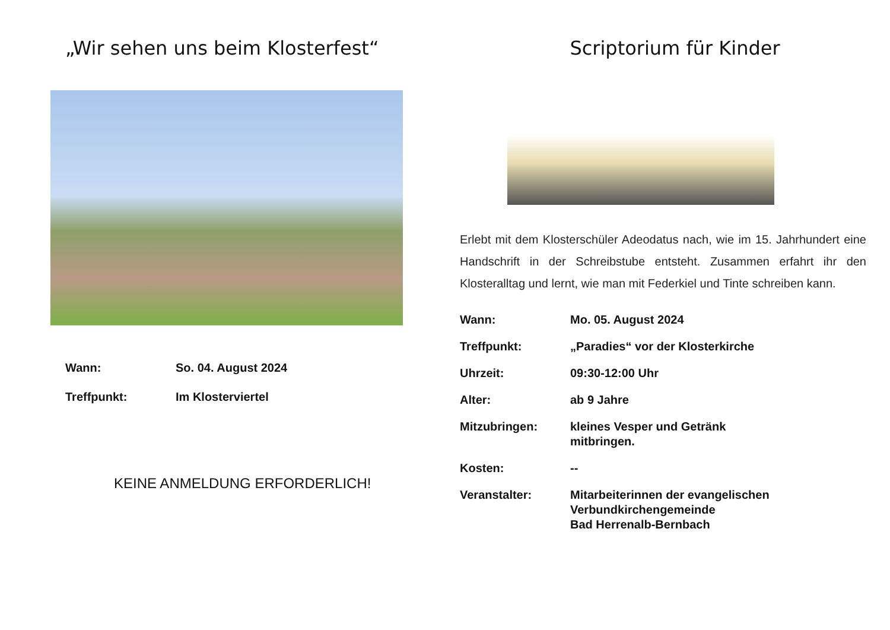„Wir sehen uns beim Klosterfest“
Wann:
So. 04. August 2024
Treffpunkt:
Im Klosterviertel
KEINE ANMELDUNG ERFORDERLICH!
Scriptorium für Kinder
Erlebt mit dem Klosterschüler Adeodatus nach, wie im 15. Jahrhundert eine Handschrift in der Schreibstube entsteht. Zusammen erfahrt ihr den Klosteralltag und lernt, wie man mit Federkiel und Tinte schreiben kann.
Wann:
Mo. 05. August 2024
Treffpunkt:
„Paradies“ vor der Klosterkirche
Uhrzeit:
09:30-12:00 Uhr
Alter:
ab 9 Jahre
Mitzubringen:
kleines Vesper und Getränk
mitbringen.
Kosten:
--
Veranstalter:
Mitarbeiterinnen der evangelischen
Verbundkirchengemeinde
Bad Herrenalb-Bernbach